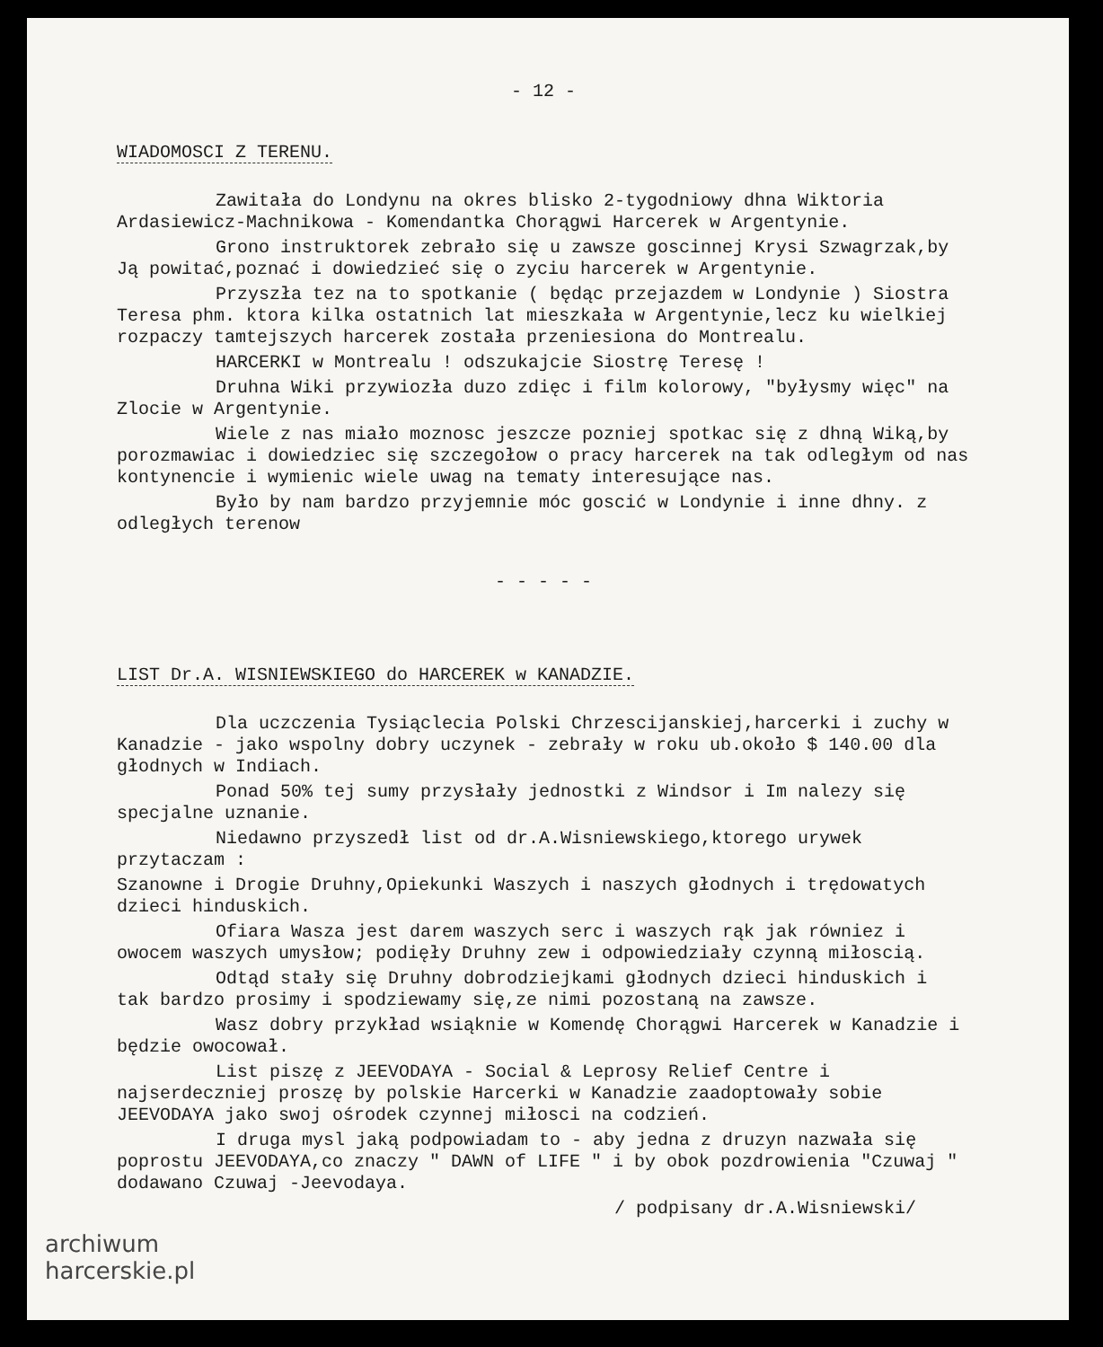- 12 -
WIADOMOSCI Z TERENU.
Zawitała do Londynu na okres blisko 2-tygodniowy dhna Wiktoria Ardasiewicz-Machnikowa - Komendantka Chorągwi Harcerek w Argentynie.
Grono instruktorek zebrało się u zawsze goscinnej Krysi Szwagrzak,by Ją powitać,poznać i dowiedzieć się o zyciu harcerek w Argentynie.
Przyszła tez na to spotkanie ( będąc przejazdem w Londynie ) Siostra Teresa phm. ktora kilka ostatnich lat mieszkała w Argentynie,lecz ku wielkiej rozpaczy tamtejszych harcerek została przeniesiona do Montrealu.
HARCERKI w Montrealu ! odszukajcie Siostrę Teresę !
Druhna Wiki przywiozła duzo zdięc i film kolorowy, "byłysmy więc" na Zlocie w Argentynie.
Wiele z nas miało moznosc jeszcze pozniej spotkac się z dhną Wiką,by porozmawiac i dowiedziec się szczegołow o pracy harcerek na tak odległym od nas kontynencie i wymienic wiele uwag na tematy interesujące nas.
Było by nam bardzo przyjemnie móc goscić w Londynie i inne dhny. z odległych terenow
- - - - -
LIST Dr.A. WISNIEWSKIEGO do HARCEREK w KANADZIE.
Dla uczczenia Tysiąclecia Polski Chrzescijanskiej,harcerki i zuchy w Kanadzie - jako wspolny dobry uczynek - zebrały w roku ub.około $ 140.00 dla głodnych w Indiach.
Ponad 50% tej sumy przysłały jednostki z Windsor i Im nalezy się specjalne uznanie.
Niedawno przyszedł list od dr.A.Wisniewskiego,ktorego urywek przytaczam :
Szanowne i Drogie Druhny,Opiekunki Waszych i naszych głodnych i trędowatych dzieci hinduskich.
Ofiara Wasza jest darem waszych serc i waszych rąk jak równiez i owocem waszych umysłow; podięły Druhny zew i odpowiedziały czynną miłoscią.
Odtąd stały się Druhny dobrodziejkami głodnych dzieci hinduskich i tak bardzo prosimy i spodziewamy się,ze nimi pozostaną na zawsze.
Wasz dobry przykład wsiąknie w Komendę Chorągwi Harcerek w Kanadzie i będzie owocował.
List piszę z JEEVODAYA - Social & Leprosy Relief Centre i najserdeczniej proszę by polskie Harcerki w Kanadzie zaadoptowały sobie JEEVODAYA jako swoj ośrodek czynnej miłosci na codzień.
I druga mysl jaką podpowiadam to - aby jedna z druzyn nazwała się poprostu JEEVODAYA,co znaczy " DAWN of LIFE " i by obok pozdrowienia "Czuwaj " dodawano Czuwaj -Jeevodaya.
/ podpisany dr.A.Wisniewski/
archiwum
harcerskie.pl